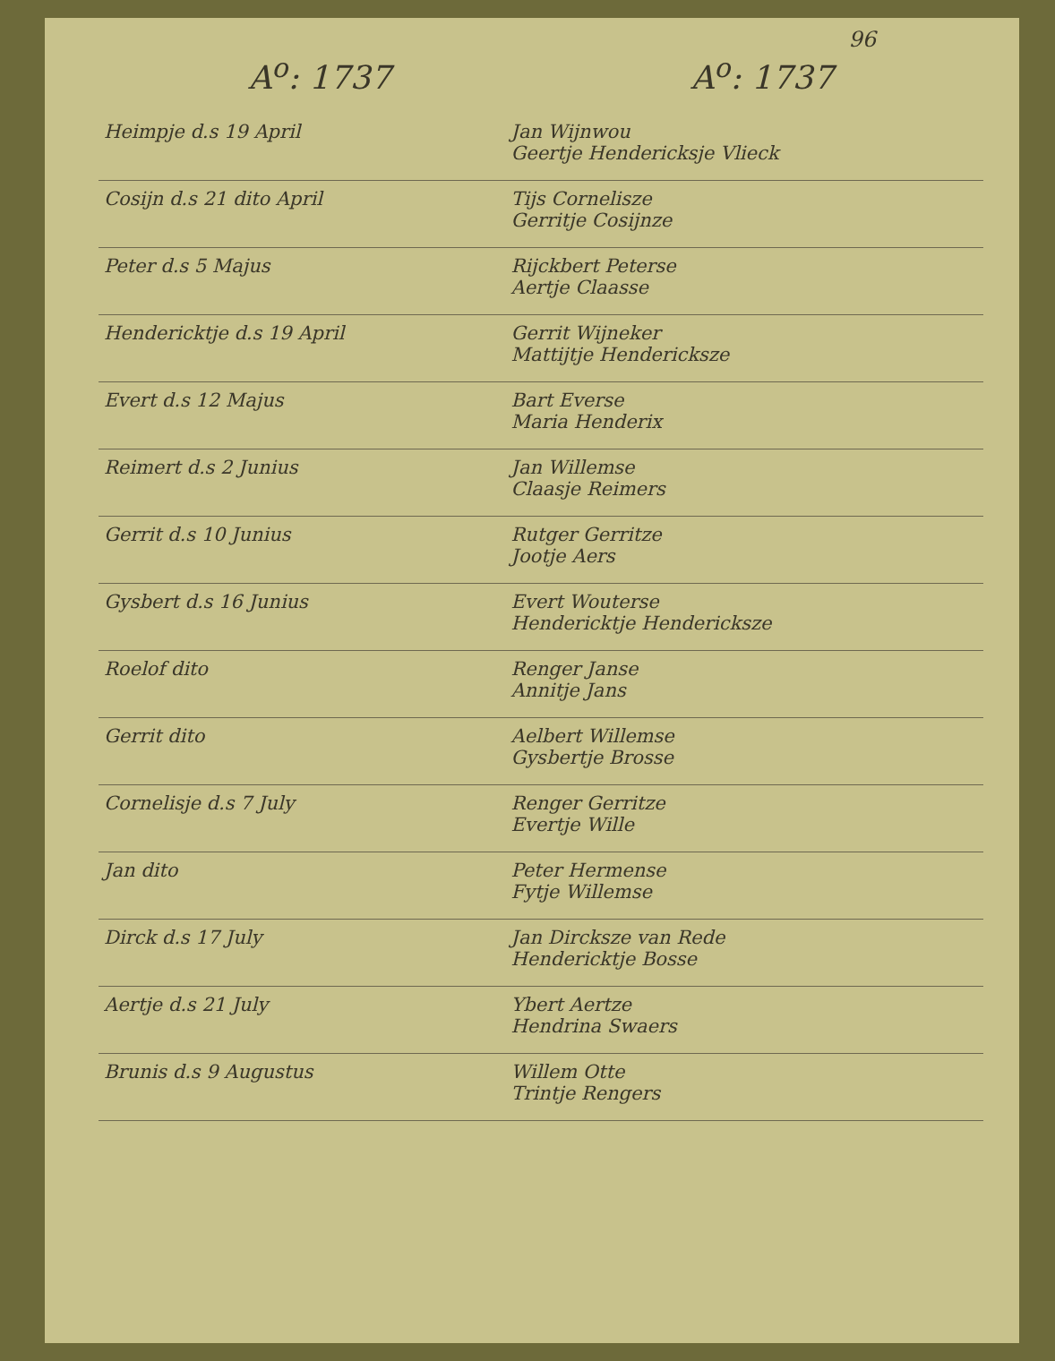96
A<sup>o</sup>: 1737 A<sup>o</sup>: 1737
| Heimpje d.s 19 April | Jan Wijnwou Geertje Hendericksje Vlieck |
| Cosijn d.s 21 dito April | Tijs Cornelisze Gerritje Cosijnze |
| Peter d.s 5 Majus | Rijckbert Peterse Aertje Claasse |
| Hendericktje d.s 19 April | Gerrit Wijneker Mattijtje Hendericksze |
| Evert d.s 12 Majus | Bart Everse Maria Henderix |
| Reimert d.s 2 Junius | Jan Willemse Claasje Reimers |
| Gerrit d.s 10 Junius | Rutger Gerritze Jootje Aers |
| Gysbert d.s 16 Junius | Evert Wouterse Hendericktje Hendericksze |
| Roelof dito | Renger Janse Annitje Jans |
| Gerrit dito | Aelbert Willemse Gysbertje Brosse |
| Cornelisje d.s 7 July | Renger Gerritze Evertje Wille |
| Jan dito | Peter Hermense Fytje Willemse |
| Dirck d.s 17 July | Jan Dircksze van Rede Hendericktje Bosse |
| Aertje d.s 21 July | Ybert Aertze Hendrina Swaers |
| Brunis d.s 9 Augustus | Willem Otte Trintje Rengers |